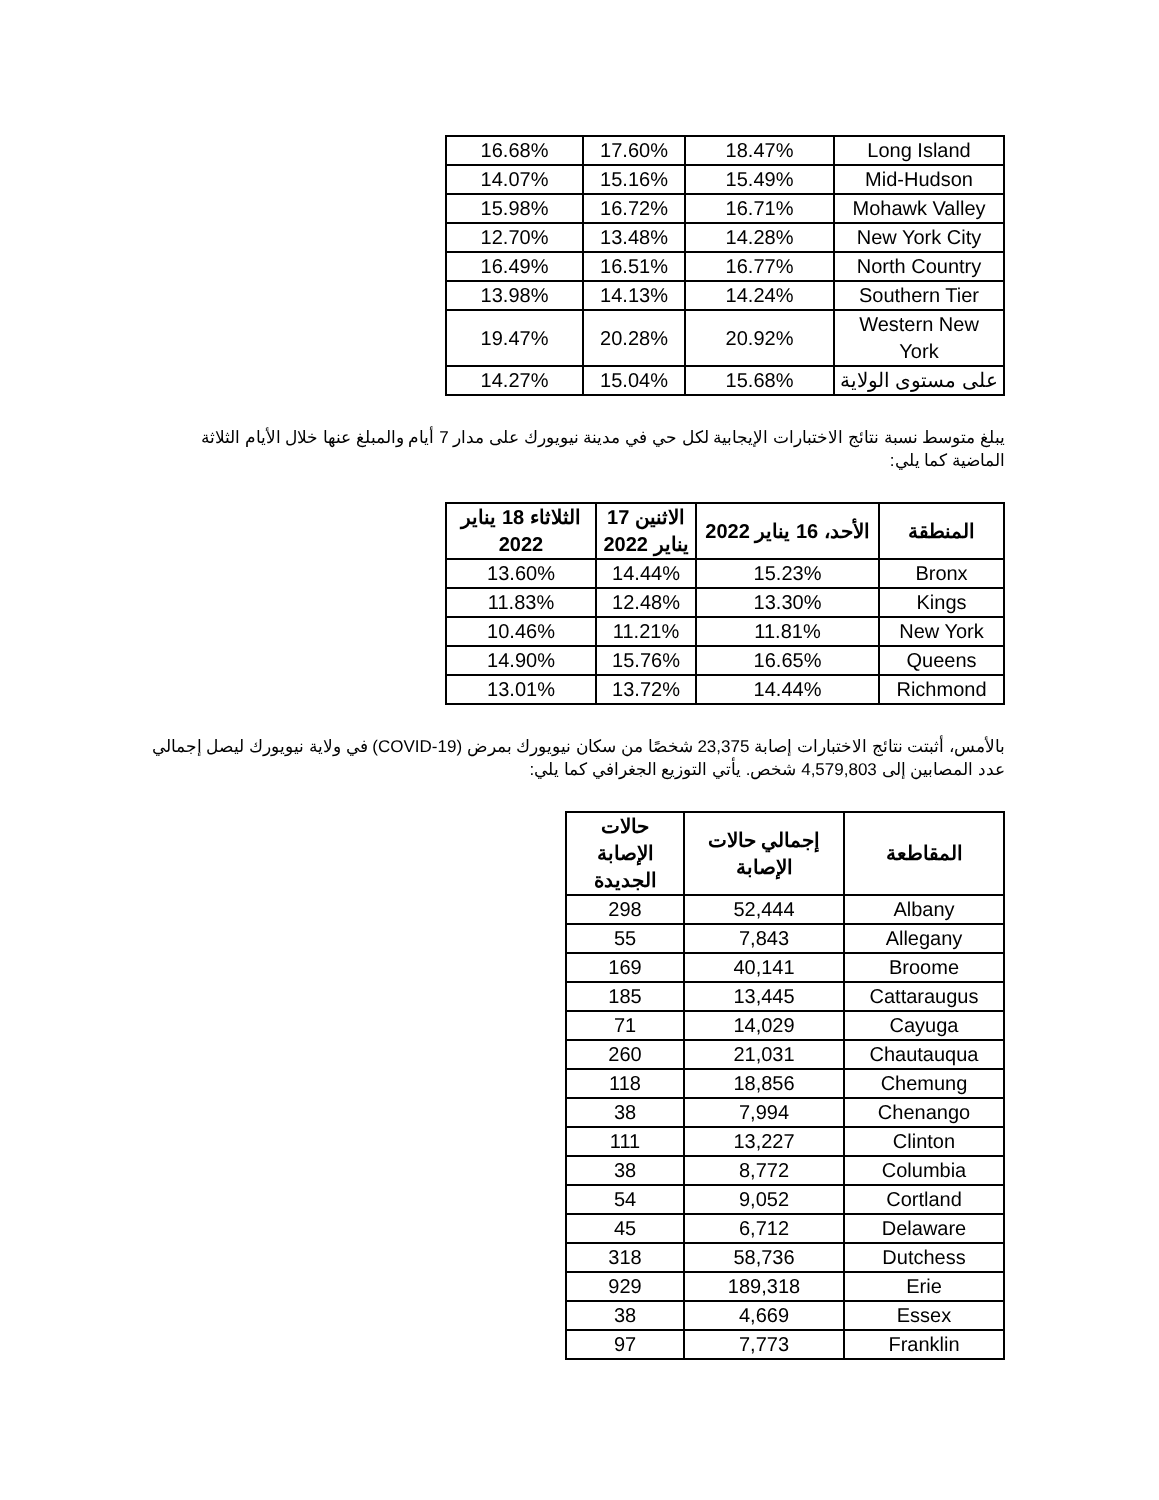| Long Island | 18.47% | 17.60% | 16.68% |
| Mid-Hudson | 15.49% | 15.16% | 14.07% |
| Mohawk Valley | 16.71% | 16.72% | 15.98% |
| New York City | 14.28% | 13.48% | 12.70% |
| North Country | 16.77% | 16.51% | 16.49% |
| Southern Tier | 14.24% | 14.13% | 13.98% |
| Western New York | 20.92% | 20.28% | 19.47% |
| على مستوى الولاية | 15.68% | 15.04% | 14.27% |
يبلغ متوسط نسبة نتائج الاختبارات الإيجابية لكل حي في مدينة نيويورك على مدار 7 أيام والمبلغ عنها خلال الأيام الثلاثة الماضية كما يلي:
| المنطقة | الأحد، 16 يناير 2022 | الاثنين 17 يناير 2022 | الثلاثاء 18 يناير 2022 |
| --- | --- | --- | --- |
| Bronx | 15.23% | 14.44% | 13.60% |
| Kings | 13.30% | 12.48% | 11.83% |
| New York | 11.81% | 11.21% | 10.46% |
| Queens | 16.65% | 15.76% | 14.90% |
| Richmond | 14.44% | 13.72% | 13.01% |
بالأمس، أثبتت نتائج الاختبارات إصابة 23,375 شخصًا من سكان نيويورك بمرض (COVID-19) في ولاية نيويورك ليصل إجمالي عدد المصابين إلى 4,579,803 شخص. يأتي التوزيع الجغرافي كما يلي:
| المقاطعة | إجمالي حالات الإصابة | حالات الإصابة الجديدة |
| --- | --- | --- |
| Albany | 52,444 | 298 |
| Allegany | 7,843 | 55 |
| Broome | 40,141 | 169 |
| Cattaraugus | 13,445 | 185 |
| Cayuga | 14,029 | 71 |
| Chautauqua | 21,031 | 260 |
| Chemung | 18,856 | 118 |
| Chenango | 7,994 | 38 |
| Clinton | 13,227 | 111 |
| Columbia | 8,772 | 38 |
| Cortland | 9,052 | 54 |
| Delaware | 6,712 | 45 |
| Dutchess | 58,736 | 318 |
| Erie | 189,318 | 929 |
| Essex | 4,669 | 38 |
| Franklin | 7,773 | 97 |